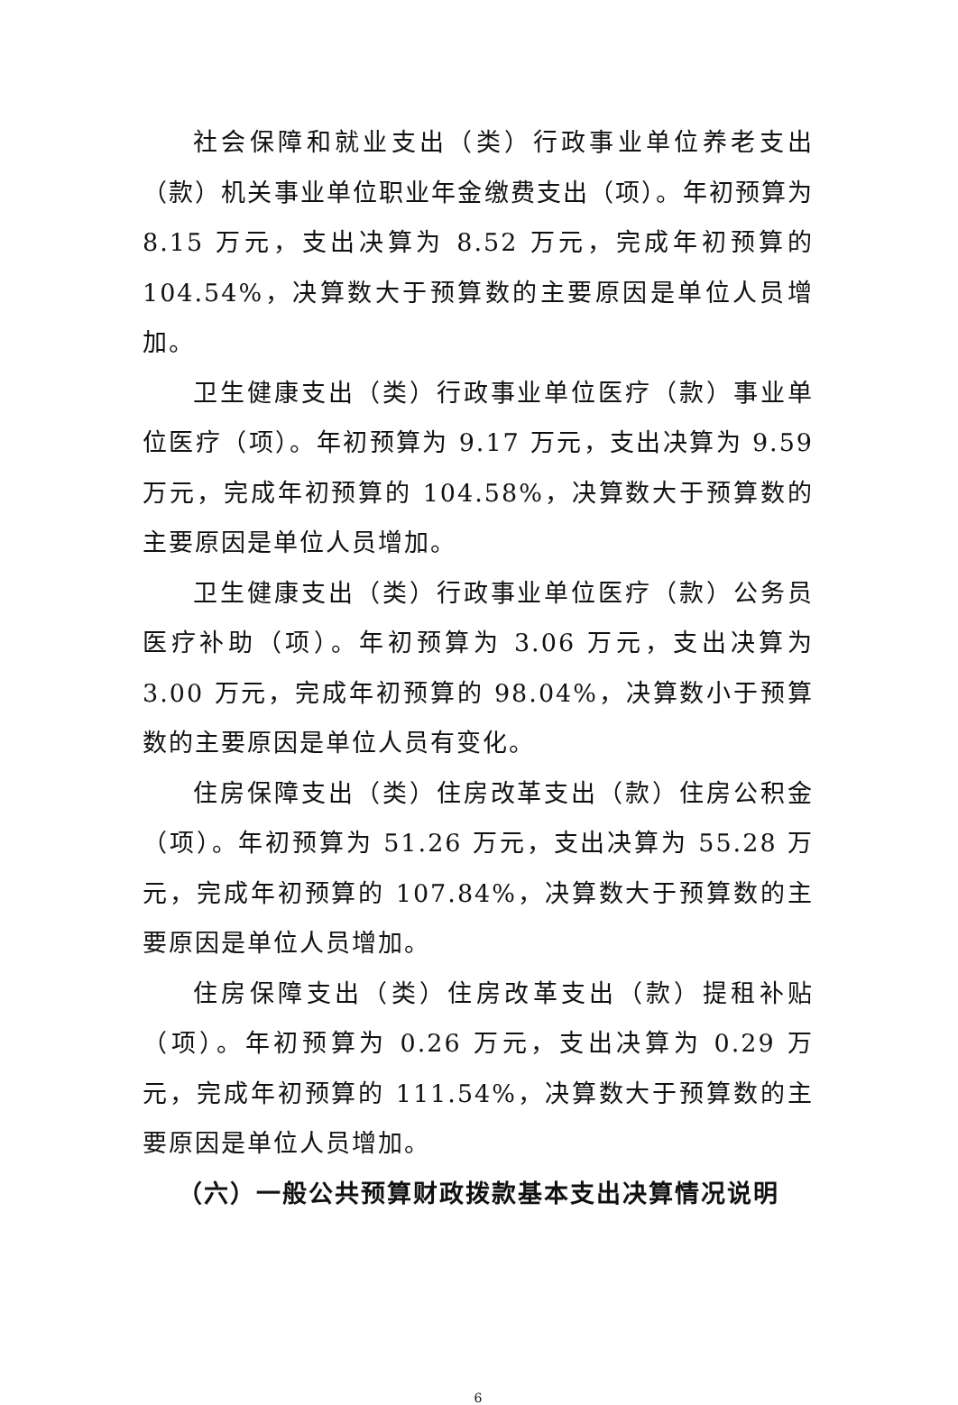社会保障和就业支出（类）行政事业单位养老支出（款）机关事业单位职业年金缴费支出（项）。年初预算为 8.15 万元，支出决算为 8.52 万元，完成年初预算的 104.54%，决算数大于预算数的主要原因是单位人员增加。
卫生健康支出（类）行政事业单位医疗（款）事业单位医疗（项）。年初预算为 9.17 万元，支出决算为 9.59 万元，完成年初预算的 104.58%，决算数大于预算数的主要原因是单位人员增加。
卫生健康支出（类）行政事业单位医疗（款）公务员医疗补助（项）。年初预算为 3.06 万元，支出决算为 3.00 万元，完成年初预算的 98.04%，决算数小于预算数的主要原因是单位人员有变化。
住房保障支出（类）住房改革支出（款）住房公积金（项）。年初预算为 51.26 万元，支出决算为 55.28 万元，完成年初预算的 107.84%，决算数大于预算数的主要原因是单位人员增加。
住房保障支出（类）住房改革支出（款）提租补贴（项）。年初预算为 0.26 万元，支出决算为 0.29 万元，完成年初预算的 111.54%，决算数大于预算数的主要原因是单位人员增加。
（六）一般公共预算财政拨款基本支出决算情况说明
6